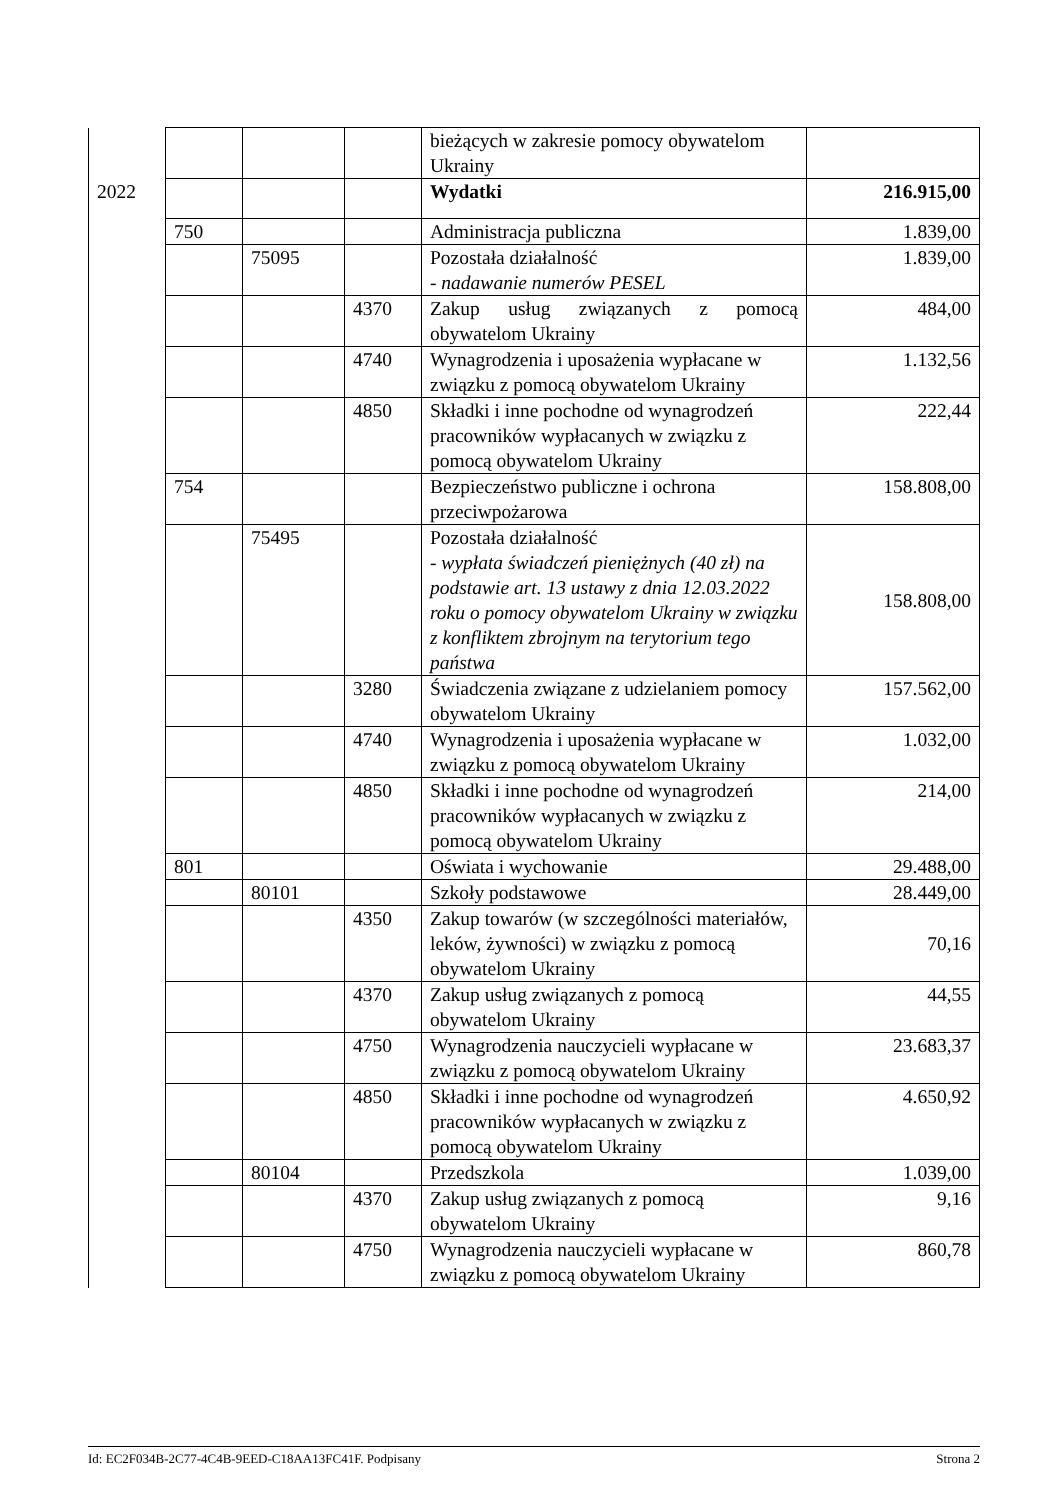| | | | | bieżących w zakresie pomocy obywatelom Ukrainy | |
| 2022 | | | | Wydatki | 216.915,00 |
| | 750 | | | Administracja publiczna | 1.839,00 |
| | | 75095 | | Pozostała działalność - nadawanie numerów PESEL | 1.839,00 |
| | | | 4370 | Zakup usług związanych z pomocą obywatelom Ukrainy | 484,00 |
| | | | 4740 | Wynagrodzenia i uposażenia wypłacane w związku z pomocą obywatelom Ukrainy | 1.132,56 |
| | | | 4850 | Składki i inne pochodne od wynagrodzeń pracowników wypłacanych w związku z pomocą obywatelom Ukrainy | 222,44 |
| | 754 | | | Bezpieczeństwo publiczne i ochrona przeciwpożarowa | 158.808,00 |
| | | 75495 | | Pozostała działalność - wypłata świadczeń pieniężnych (40 zł) na podstawie art. 13 ustawy z dnia 12.03.2022 roku o pomocy obywatelom Ukrainy w związku z konfliktem zbrojnym na terytorium tego państwa | 158.808,00 |
| | | | 3280 | Świadczenia związane z udzielaniem pomocy obywatelom Ukrainy | 157.562,00 |
| | | | 4740 | Wynagrodzenia i uposażenia wypłacane w związku z pomocą obywatelom Ukrainy | 1.032,00 |
| | | | 4850 | Składki i inne pochodne od wynagrodzeń pracowników wypłacanych w związku z pomocą obywatelom Ukrainy | 214,00 |
| | 801 | | | Oświata i wychowanie | 29.488,00 |
| | | 80101 | | Szkoły podstawowe | 28.449,00 |
| | | | 4350 | Zakup towarów (w szczególności materiałów, leków, żywności) w związku z pomocą obywatelom Ukrainy | 70,16 |
| | | | 4370 | Zakup usług związanych z pomocą obywatelom Ukrainy | 44,55 |
| | | | 4750 | Wynagrodzenia nauczycieli wypłacane w związku z pomocą obywatelom Ukrainy | 23.683,37 |
| | | | 4850 | Składki i inne pochodne od wynagrodzeń pracowników wypłacanych w związku z pomocą obywatelom Ukrainy | 4.650,92 |
| | | 80104 | | Przedszkola | 1.039,00 |
| | | | 4370 | Zakup usług związanych z pomocą obywatelom Ukrainy | 9,16 |
| | | | 4750 | Wynagrodzenia nauczycieli wypłacane w związku z pomocą obywatelom Ukrainy | 860,78 |
Id: EC2F034B-2C77-4C4B-9EED-C18AA13FC41F. Podpisany Strona 2